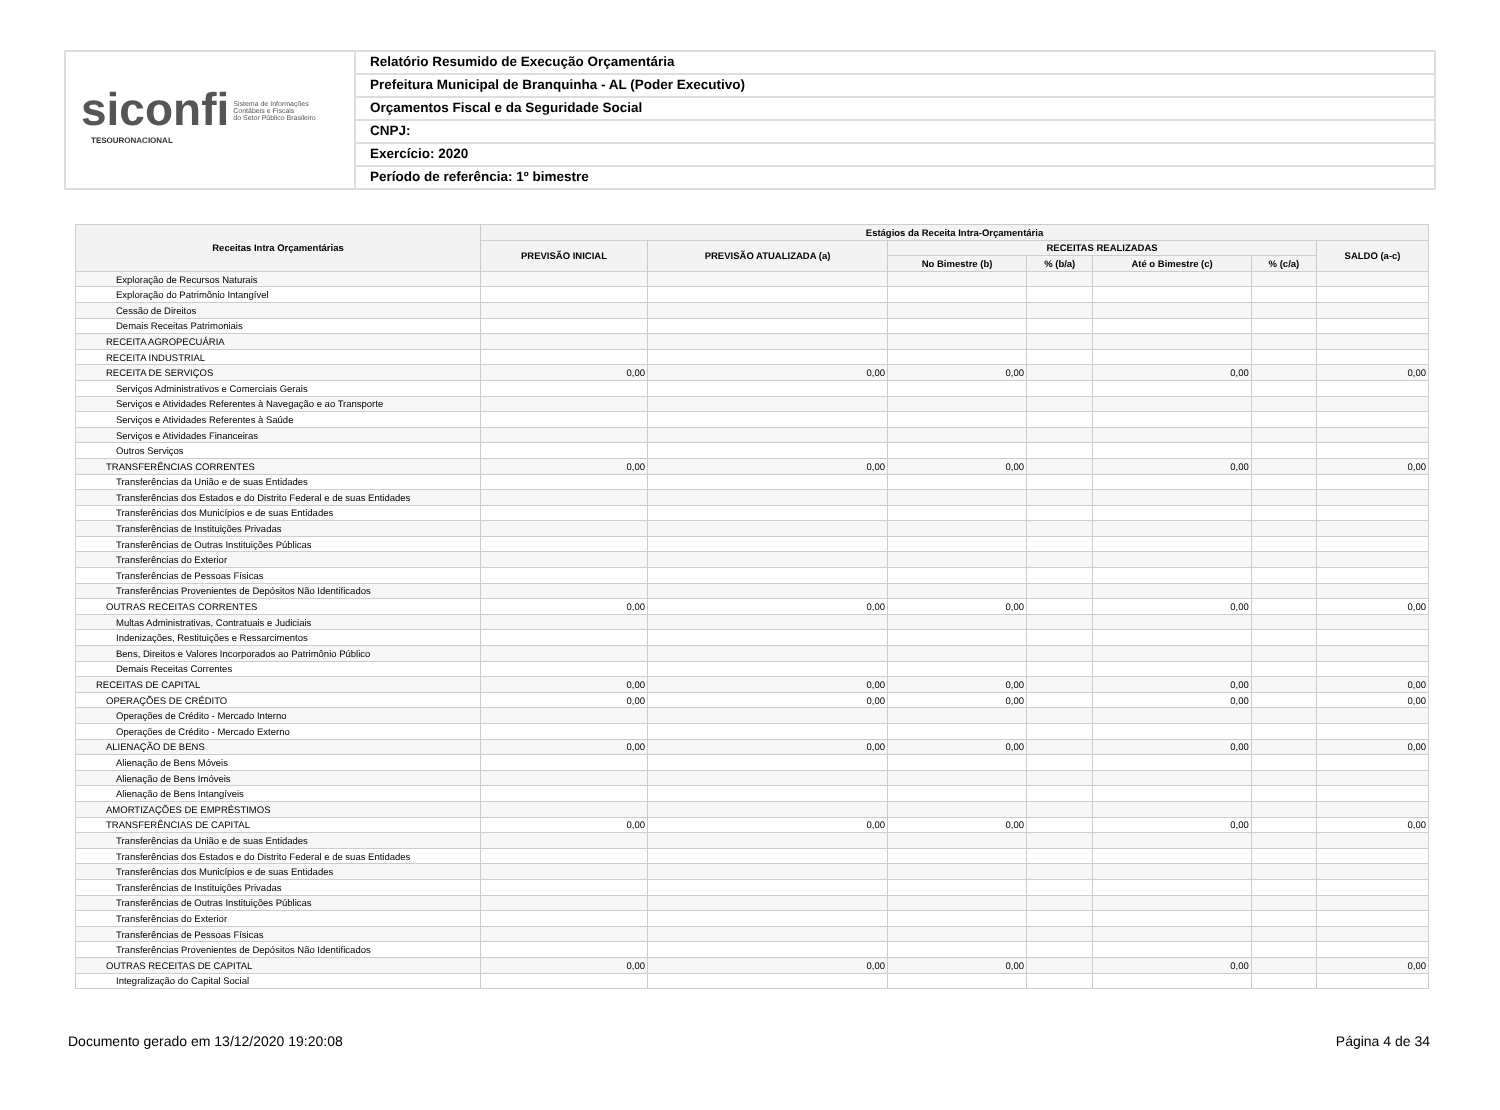siconfi Sistema de Informações
Contábeis e Fiscais
do Setor Público Brasileiro
TESOURONACIONAL
Relatório Resumido de Execução Orçamentária
Prefeitura Municipal de Branquinha - AL (Poder Executivo)
Orçamentos Fiscal e da Seguridade Social
CNPJ:
Exercício: 2020
Período de referência: 1º bimestre
| Receitas Intra Orçamentárias | Estágios da Receita Intra-Orçamentária | | | | | | |
| --- | --- | --- | --- | --- | --- | --- | --- |
| | PREVISÃO INICIAL | PREVISÃO ATUALIZADA (a) | RECEITAS REALIZADAS | | | | SALDO (a-c) |
| | | | No Bimestre (b) | % (b/a) | Até o Bimestre (c) | % (c/a) | |
| Exploração de Recursos Naturais | | | | | | | |
| Exploração do Patrimônio Intangível | | | | | | | |
| Cessão de Direitos | | | | | | | |
| Demais Receitas Patrimoniais | | | | | | | |
| RECEITA AGROPECUÁRIA | | | | | | | |
| RECEITA INDUSTRIAL | | | | | | | |
| RECEITA DE SERVIÇOS | 0,00 | 0,00 | 0,00 | | 0,00 | | 0,00 |
| Serviços Administrativos e Comerciais Gerais | | | | | | | |
| Serviços e Atividades Referentes à Navegação e ao Transporte | | | | | | | |
| Serviços e Atividades Referentes à Saúde | | | | | | | |
| Serviços e Atividades Financeiras | | | | | | | |
| Outros Serviços | | | | | | | |
| TRANSFERÊNCIAS CORRENTES | 0,00 | 0,00 | 0,00 | | 0,00 | | 0,00 |
| Transferências da União e de suas Entidades | | | | | | | |
| Transferências dos Estados e do Distrito Federal e de suas Entidades | | | | | | | |
| Transferências dos Municípios e de suas Entidades | | | | | | | |
| Transferências de Instituições Privadas | | | | | | | |
| Transferências de Outras Instituições Públicas | | | | | | | |
| Transferências do Exterior | | | | | | | |
| Transferências de Pessoas Físicas | | | | | | | |
| Transferências Provenientes de Depósitos Não Identificados | | | | | | | |
| OUTRAS RECEITAS CORRENTES | 0,00 | 0,00 | 0,00 | | 0,00 | | 0,00 |
| Multas Administrativas, Contratuais e Judiciais | | | | | | | |
| Indenizações, Restituições e Ressarcimentos | | | | | | | |
| Bens, Direitos e Valores Incorporados ao Patrimônio Público | | | | | | | |
| Demais Receitas Correntes | | | | | | | |
| RECEITAS DE CAPITAL | 0,00 | 0,00 | 0,00 | | 0,00 | | 0,00 |
| OPERAÇÕES DE CRÉDITO | 0,00 | 0,00 | 0,00 | | 0,00 | | 0,00 |
| Operações de Crédito - Mercado Interno | | | | | | | |
| Operações de Crédito - Mercado Externo | | | | | | | |
| ALIENAÇÃO DE BENS | 0,00 | 0,00 | 0,00 | | 0,00 | | 0,00 |
| Alienação de Bens Móveis | | | | | | | |
| Alienação de Bens Imóveis | | | | | | | |
| Alienação de Bens Intangíveis | | | | | | | |
| AMORTIZAÇÕES DE EMPRÉSTIMOS | | | | | | | |
| TRANSFERÊNCIAS DE CAPITAL | 0,00 | 0,00 | 0,00 | | 0,00 | | 0,00 |
| Transferências da União e de suas Entidades | | | | | | | |
| Transferências dos Estados e do Distrito Federal e de suas Entidades | | | | | | | |
| Transferências dos Municípios e de suas Entidades | | | | | | | |
| Transferências de Instituições Privadas | | | | | | | |
| Transferências de Outras Instituições Públicas | | | | | | | |
| Transferências do Exterior | | | | | | | |
| Transferências de Pessoas Físicas | | | | | | | |
| Transferências Provenientes de Depósitos Não Identificados | | | | | | | |
| OUTRAS RECEITAS DE CAPITAL | 0,00 | 0,00 | 0,00 | | 0,00 | | 0,00 |
| Integralização do Capital Social | | | | | | | |
Documento gerado em 13/12/2020 19:20:08 Página 4 de 34